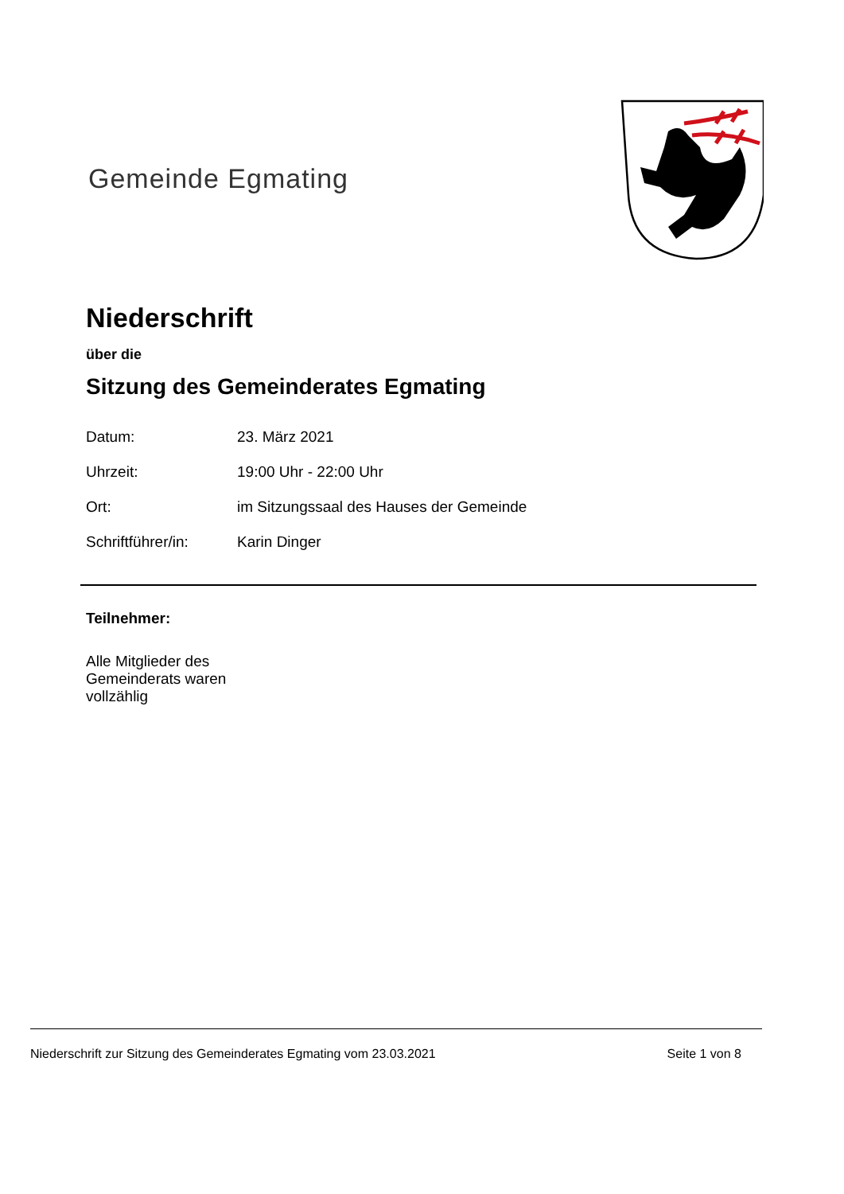Gemeinde Egmating
Niederschrift
über die
Sitzung des Gemeinderates Egmating
| Datum: | 23. März 2021 |
| Uhrzeit: | 19:00 Uhr - 22:00 Uhr |
| Ort: | im Sitzungssaal des Hauses der Gemeinde |
| Schriftführer/in: | Karin Dinger |
Teilnehmer:
Alle Mitglieder des Gemeinderats waren vollzählig
Niederschrift zur Sitzung des Gemeinderates Egmating vom 23.03.2021 Seite 1 von 8